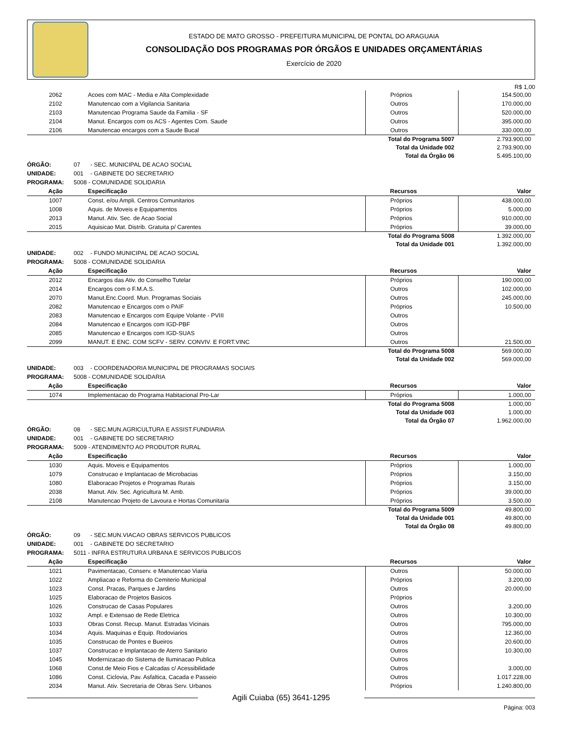ESTADO DE MATO GROSSO - PREFEITURA MUNICIPAL DE PONTAL DO ARAGUAIA
CONSOLIDAÇÃO DOS PROGRAMAS POR ÓRGÃOS E UNIDADES ORÇAMENTÁRIAS
Exercício de 2020
R$ 1,00
| 2062 | Acoes com MAC - Media e Alta Complexidade | Próprios | 154.500,00 |
| 2102 | Manutencao com a Vigilancia Sanitaria | Outros | 170.000,00 |
| 2103 | Manutencao Programa Saude da Familia - SF | Outros | 520.000,00 |
| 2104 | Manut. Encargos com os ACS - Agentes Com. Saude | Outros | 395.000,00 |
| 2106 | Manutencao encargos com a Saude Bucal | Outros | 330.000,00 |
| | Total do Programa 5007 | | 2.793.900,00 |
| | Total da Unidade 002 | | 2.793.900,00 |
| | Total da Órgão 06 | | 5.495.100,00 |
ÓRGÃO: 07 - SEC. MUNICIPAL DE ACAO SOCIAL
UNIDADE: 001 - GABINETE DO SECRETARIO
PROGRAMA: 5008 - COMUNIDADE SOLIDARIA
| Ação | Especificação | Recursos | Valor |
| 1007 | Const. e/ou Ampli. Centros Comunitarios | Próprios | 438.000,00 |
| 1008 | Aquis. de Moveis e Equipamentos | Próprios | 5.000,00 |
| 2013 | Manut. Ativ. Sec. de Acao Social | Próprios | 910.000,00 |
| 2015 | Aquisicao Mat. Distrib. Gratuita p/ Carentes | Próprios | 39.000,00 |
| | Total do Programa 5008 | | 1.392.000,00 |
| | Total da Unidade 001 | | 1.392.000,00 |
UNIDADE: 002 - FUNDO MUNICIPAL DE ACAO SOCIAL
PROGRAMA: 5008 - COMUNIDADE SOLIDARIA
| Ação | Especificação | Recursos | Valor |
| 2012 | Encargos das Ativ. do Conselho Tutelar | Próprios | 190.000,00 |
| 2014 | Encargos com o F.M.A.S. | Outros | 102.000,00 |
| 2070 | Manut.Enc.Coord. Mun. Programas Sociais | Outros | 245.000,00 |
| 2082 | Manutencao e Encargos com o PAIF | Próprios | 10.500,00 |
| 2083 | Manutencao e Encargos com Equipe Volante - PVIII | Outros | |
| 2084 | Manutencao e Encargos com IGD-PBF | Outros | |
| 2085 | Manutencao e Encargos com IGD-SUAS | Outros | |
| 2099 | MANUT. E ENC. COM SCFV - SERV. CONVIV. E FORT.VINC | Outros | 21.500,00 |
| | Total do Programa 5008 | | 569.000,00 |
| | Total da Unidade 002 | | 569.000,00 |
UNIDADE: 003 - COORDENADORIA MUNICIPAL DE PROGRAMAS SOCIAIS
PROGRAMA: 5008 - COMUNIDADE SOLIDARIA
| Ação | Especificação | Recursos | Valor |
| 1074 | Implementacao do Programa Habitacional Pro-Lar | Próprios | 1.000,00 |
| | Total do Programa 5008 | | 1.000,00 |
| | Total da Unidade 003 | | 1.000,00 |
| | Total da Órgão 07 | | 1.962.000,00 |
ÓRGÃO: 08 - SEC.MUN.AGRICULTURA E ASSIST.FUNDIARIA
UNIDADE: 001 - GABINETE DO SECRETARIO
PROGRAMA: 5009 - ATENDIMENTO AO PRODUTOR RURAL
| Ação | Especificação | Recursos | Valor |
| 1030 | Aquis. Moveis e Equipamentos | Próprios | 1.000,00 |
| 1079 | Construcao e Implantacao de Microbacias | Próprios | 3.150,00 |
| 1080 | Elaboracao Projetos e Programas Rurais | Próprios | 3.150,00 |
| 2038 | Manut. Ativ. Sec. Agricultura M. Amb. | Próprios | 39.000,00 |
| 2108 | Manutencao Projeto de Lavoura e Hortas Comunitaria | Próprios | 3.500,00 |
| | Total do Programa 5009 | | 49.800,00 |
| | Total da Unidade 001 | | 49.800,00 |
| | Total da Órgão 08 | | 49.800,00 |
ÓRGÃO: 09 - SEC.MUN.VIACAO OBRAS SERVICOS PUBLICOS
UNIDADE: 001 - GABINETE DO SECRETARIO
PROGRAMA: 5011 - INFRA ESTRUTURA URBANA E SERVICOS PUBLICOS
| Ação | Especificação | Recursos | Valor |
| 1021 | Pavimentacao, Conserv. e Manutencao Viaria | Outros | 50.000,00 |
| 1022 | Ampliacao e Reforma do Cemiterio Municipal | Próprios | 3.200,00 |
| 1023 | Const. Pracas, Parques e Jardins | Outros | 20.000,00 |
| 1025 | Elaboracao de Projetos Basicos | Próprios | |
| 1026 | Construcao de Casas Populares | Outros | 3.200,00 |
| 1032 | Ampl. e Extensao de Rede Eletrica | Outros | 10.300,00 |
| 1033 | Obras Const. Recup. Manut. Estradas Vicinais | Outros | 795.000,00 |
| 1034 | Aquis. Maquinas e Equip. Rodoviarios | Outros | 12.360,00 |
| 1035 | Construcao de Pontes e Bueiros | Outros | 20.600,00 |
| 1037 | Construcao e Implantacao de Aterro Sanitario | Outros | 10.300,00 |
| 1045 | Modernizacao do Sistema de Iluminacao Publica | Outros | |
| 1068 | Const.de Meio Fios e Calcadas c/ Acessibilidade | Outros | 3.000,00 |
| 1086 | Const. Ciclovia, Pav. Asfaltica, Cacada e Passeio | Outros | 1.017.228,00 |
| 2034 | Manut. Ativ. Secretaria de Obras Serv. Urbanos | Próprios | 1.240.800,00 |
Agili Cuiaba (65) 3641-1295
Página: 003